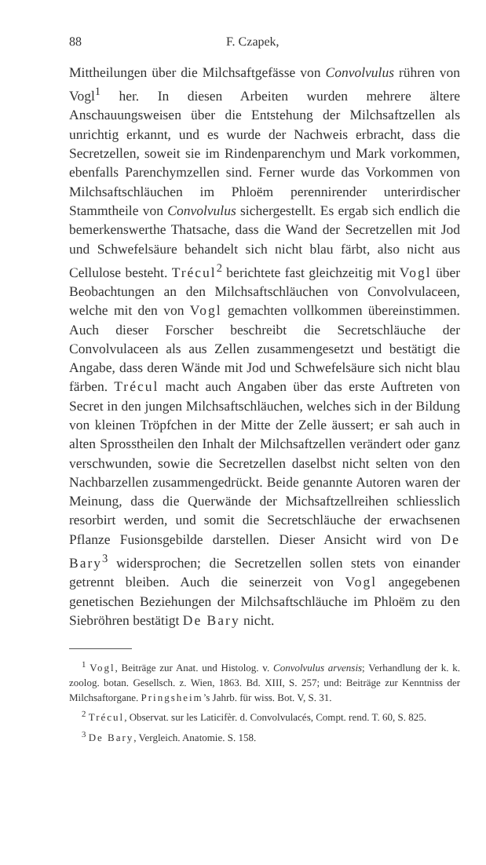88 F. Czapek,
Mittheilungen über die Milchsaftgefässe von Convolvulus rühren von Vogl<sup>1</sup> her. In diesen Arbeiten wurden mehrere ältere Anschauungsweisen über die Entstehung der Milchsaftzellen als unrichtig erkannt, und es wurde der Nachweis erbracht, dass die Secretzellen, soweit sie im Rindenparenchym und Mark vorkommen, ebenfalls Parenchymzellen sind. Ferner wurde das Vorkommen von Milchsaftschläuchen im Phloëm perennirender unterirdischer Stammtheile von Convolvulus sichergestellt. Es ergab sich endlich die bemerkenswerthe Thatsache, dass die Wand der Secretzellen mit Jod und Schwefelsäure behandelt sich nicht blau färbt, also nicht aus Cellulose besteht. Trécul<sup>2</sup> berichtete fast gleichzeitig mit Vogl über Beobachtungen an den Milchsaftschläuchen von Convolvulaceen, welche mit den von Vogl gemachten vollkommen übereinstimmen. Auch dieser Forscher beschreibt die Secretschläuche der Convolvulaceen als aus Zellen zusammengesetzt und bestätigt die Angabe, dass deren Wände mit Jod und Schwefelsäure sich nicht blau färben. Trécul macht auch Angaben über das erste Auftreten von Secret in den jungen Milchsaftschläuchen, welches sich in der Bildung von kleinen Tröpfchen in der Mitte der Zelle äussert; er sah auch in alten Sprosstheilen den Inhalt der Milchsaftzellen verändert oder ganz verschwunden, sowie die Secretzellen daselbst nicht selten von den Nachbarzellen zusammengedrückt. Beide genannte Autoren waren der Meinung, dass die Querwände der Michsaftzellreihen schliesslich resorbirt werden, und somit die Secretschläuche der erwachsenen Pflanze Fusionsgebilde darstellen. Dieser Ansicht wird von De Bary<sup>3</sup> widersprochen; die Secretzellen sollen stets von einander getrennt bleiben. Auch die seinerzeit von Vogl angegebenen genetischen Beziehungen der Milchsaftschläuche im Phloëm zu den Siebröhren bestätigt De Bary nicht.
<sup>1</sup> Vogl, Beiträge zur Anat. und Histolog. v. Convolvulus arvensis; Verhandlung der k. k. zoolog. botan. Gesellsch. z. Wien, 1863. Bd. XIII, S. 257; und: Beiträge zur Kenntniss der Milchsaftorgane. Pringsheim’s Jahrb. für wiss. Bot. V, S. 31.
<sup>2</sup> Trécul, Observat. sur les Laticifèr. d. Convolvulacés, Compt. rend. T. 60, S. 825.
<sup>3</sup> De Bary, Vergleich. Anatomie. S. 158.